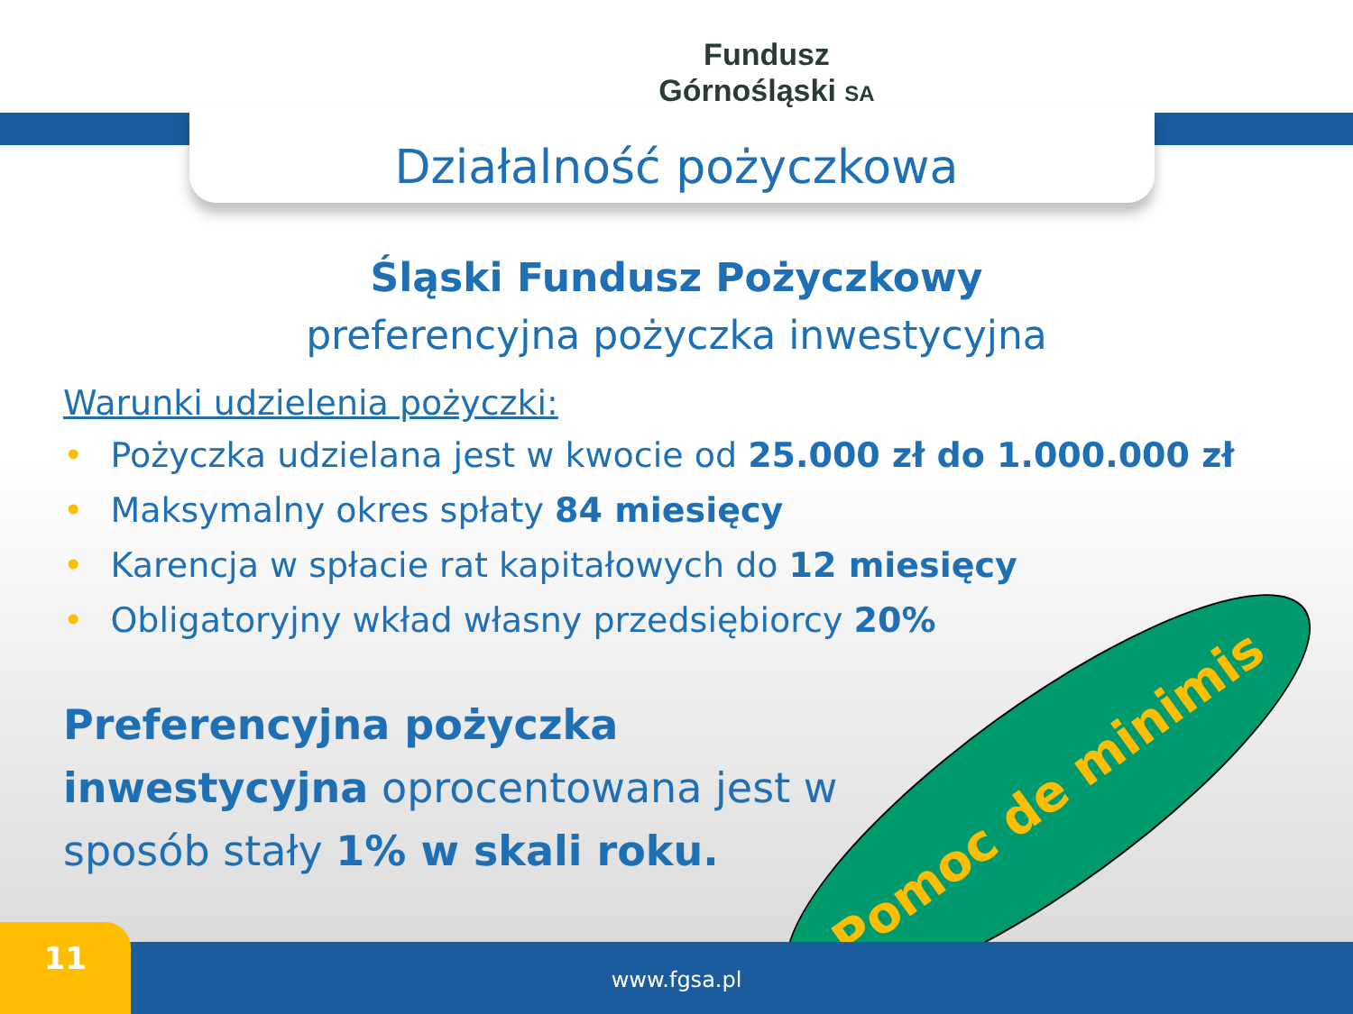Fundusz
Górnośląski SA
Działalność pożyczkowa
Śląski Fundusz Pożyczkowy
preferencyjna pożyczka inwestycyjna
Warunki udzielenia pożyczki:
• Pożyczka udzielana jest w kwocie od 25.000 zł do 1.000.000 zł
• Maksymalny okres spłaty 84 miesięcy
• Karencja w spłacie rat kapitałowych do 12 miesięcy
• Obligatoryjny wkład własny przedsiębiorcy 20%
Preferencyjna pożyczka inwestycyjna oprocentowana jest w sposób stały 1% w skali roku.
Pomoc de minimis
www.fgsa.pl 11